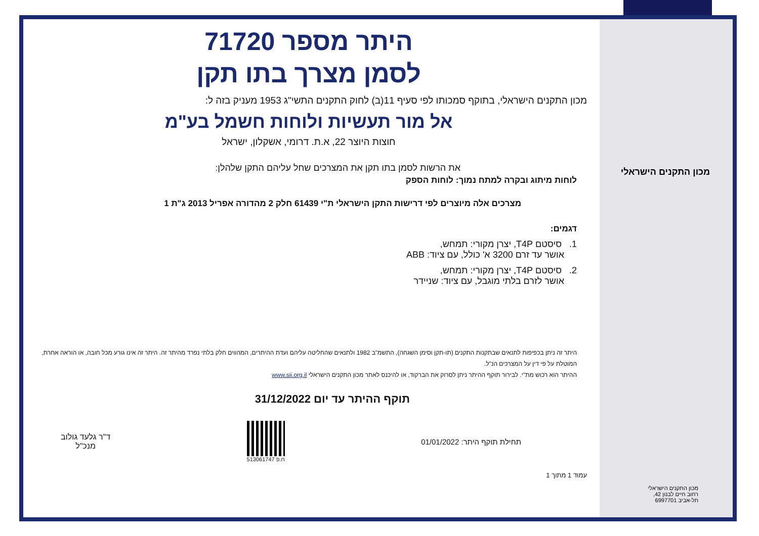היתר מספר 71720
לסמן מצרך בתו תקן
מכון התקנים הישראלי, בתוקף סמכותו לפי סעיף 11(ב) לחוק התקנים התשי"ג 1953 מעניק בזה ל:
אל מור תעשיות ולוחות חשמל בע"מ
חוצות היוצר 22, א.ת. דרומי, אשקלון, ישראל
את הרשות לסמן בתו תקן את המצרכים שחל עליהם התקן שלהלן:
לוחות מיתוג ובקרה למתח נמוך: לוחות הספק
מצרכים אלה מיוצרים לפי דרישות התקן הישראלי ת"י 61439 חלק 2 מהדורה אפריל 2013 ג"ת 1
דגמים:
1. סיסטם T4P, יצרן מקורי: תמחש,
אושר עד זרם 3200 א' כולל, עם ציוד: ABB
2. סיסטם T4P, יצרן מקורי: תמחש,
אושר לזרם בלתי מוגבל, עם ציוד: שניידר
היתר זה ניתן בכפיפות לתנאים שבתקנות התקנים (תו-תקן וסימן השגחה), התשמ"ב 1982 ולתנאים שהחליטה עליהם ועדת ההיתרים, המהווים חלק בלתי נפרד מהיתר זה. היתר זה אינו גורע מכל חובה, או הוראה אחרת, המוטלת על פי דין על המצרכים הנ"ל.
ההיתר הוא רכוש מת"י. לבירור תוקף ההיתר ניתן לסרוק את הברקוד, או להיכנס לאתר מכון התקנים הישראלי www.sii.org.il
תוקף ההיתר עד יום 31/12/2022
תחילת תוקף היתר: 01/01/2022
ח.פ 513061747
ד"ר גלעד גולוב
מנכ"ל
עמוד 1 מתוך 1
מכון התקנים הישראלי
מכון התקנים הישראלי
רחוב חיים לבנון 42,
תל-אביב 6997701